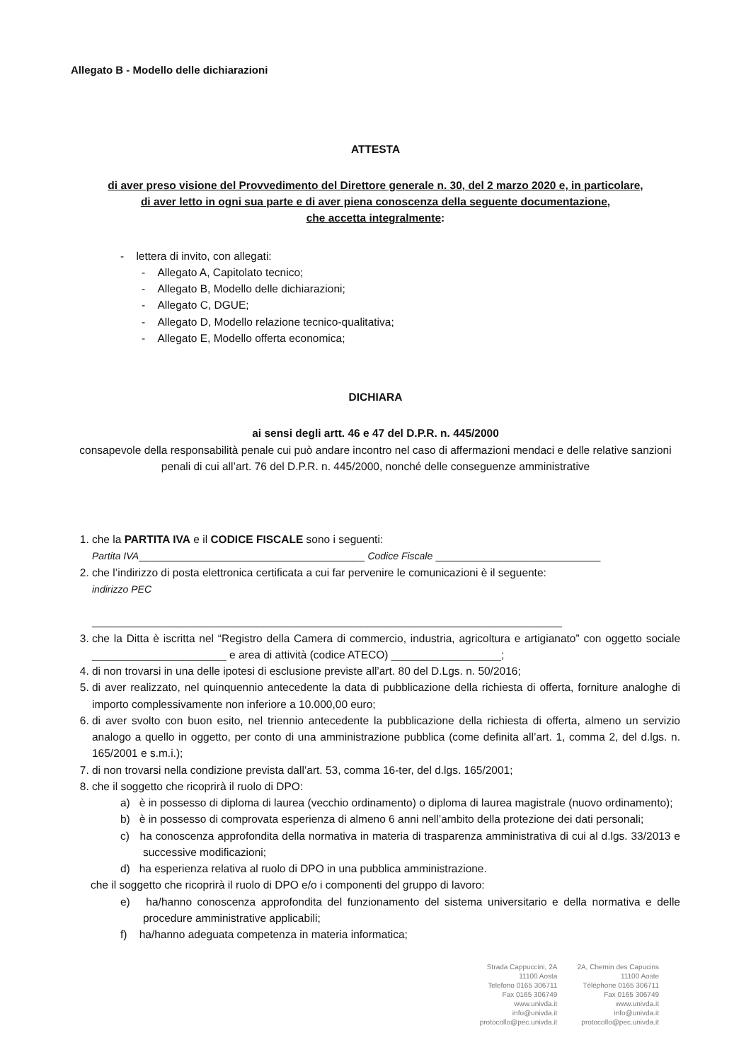Allegato B - Modello delle dichiarazioni
ATTESTA
di aver preso visione del Provvedimento del Direttore generale n. 30, del 2 marzo 2020 e, in particolare,
di aver letto in ogni sua parte e di aver piena conoscenza della seguente documentazione,
che accetta integralmente:
- lettera di invito, con allegati:
- Allegato A, Capitolato tecnico;
- Allegato B, Modello delle dichiarazioni;
- Allegato C, DGUE;
- Allegato D, Modello relazione tecnico-qualitativa;
- Allegato E, Modello offerta economica;
DICHIARA
ai sensi degli artt. 46 e 47 del D.P.R. n. 445/2000
consapevole della responsabilità penale cui può andare incontro nel caso di affermazioni mendaci e delle relative sanzioni penali di cui all’art. 76 del D.P.R. n. 445/2000, nonché delle conseguenze amministrative
1. che la PARTITA IVA e il CODICE FISCALE sono i seguenti:
Partita IVA_____________________________________ Codice Fiscale ___________________________
2. che l’indirizzo di posta elettronica certificata a cui far pervenire le comunicazioni è il seguente:
indirizzo PEC
_____________________________________________________________________________
3. che la Ditta è iscritta nel “Registro della Camera di commercio, industria, agricoltura e artigianato” con oggetto sociale ______________________ e area di attività (codice ATECO) __________________;
4. di non trovarsi in una delle ipotesi di esclusione previste all’art. 80 del D.Lgs. n. 50/2016;
5. di aver realizzato, nel quinquennio antecedente la data di pubblicazione della richiesta di offerta, forniture analoghe di importo complessivamente non inferiore a 10.000,00 euro;
6. di aver svolto con buon esito, nel triennio antecedente la pubblicazione della richiesta di offerta, almeno un servizio analogo a quello in oggetto, per conto di una amministrazione pubblica (come definita all’art. 1, comma 2, del d.lgs. n. 165/2001 e s.m.i.);
7. di non trovarsi nella condizione prevista dall’art. 53, comma 16-ter, del d.lgs. 165/2001;
8. che il soggetto che ricoprirà il ruolo di DPO:
a) è in possesso di diploma di laurea (vecchio ordinamento) o diploma di laurea magistrale (nuovo ordinamento);
b) è in possesso di comprovata esperienza di almeno 6 anni nell’ambito della protezione dei dati personali;
c) ha conoscenza approfondita della normativa in materia di trasparenza amministrativa di cui al d.lgs. 33/2013 e successive modificazioni;
d) ha esperienza relativa al ruolo di DPO in una pubblica amministrazione.
che il soggetto che ricoprirà il ruolo di DPO e/o i componenti del gruppo di lavoro:
e) ha/hanno conoscenza approfondita del funzionamento del sistema universitario e della normativa e delle procedure amministrative applicabili;
f) ha/hanno adeguata competenza in materia informatica;
Strada Cappuccini, 2A
11100 Aosta
Telefono 0165 306711
Fax 0165 306749
www.univda.it
info@univda.it
protocollo@pec.univda.it
2A, Chemin des Capucins
11100 Aoste
Téléphone 0165 306711
Fax 0165 306749
www.univda.it
info@univda.it
protocollo@pec.univda.it